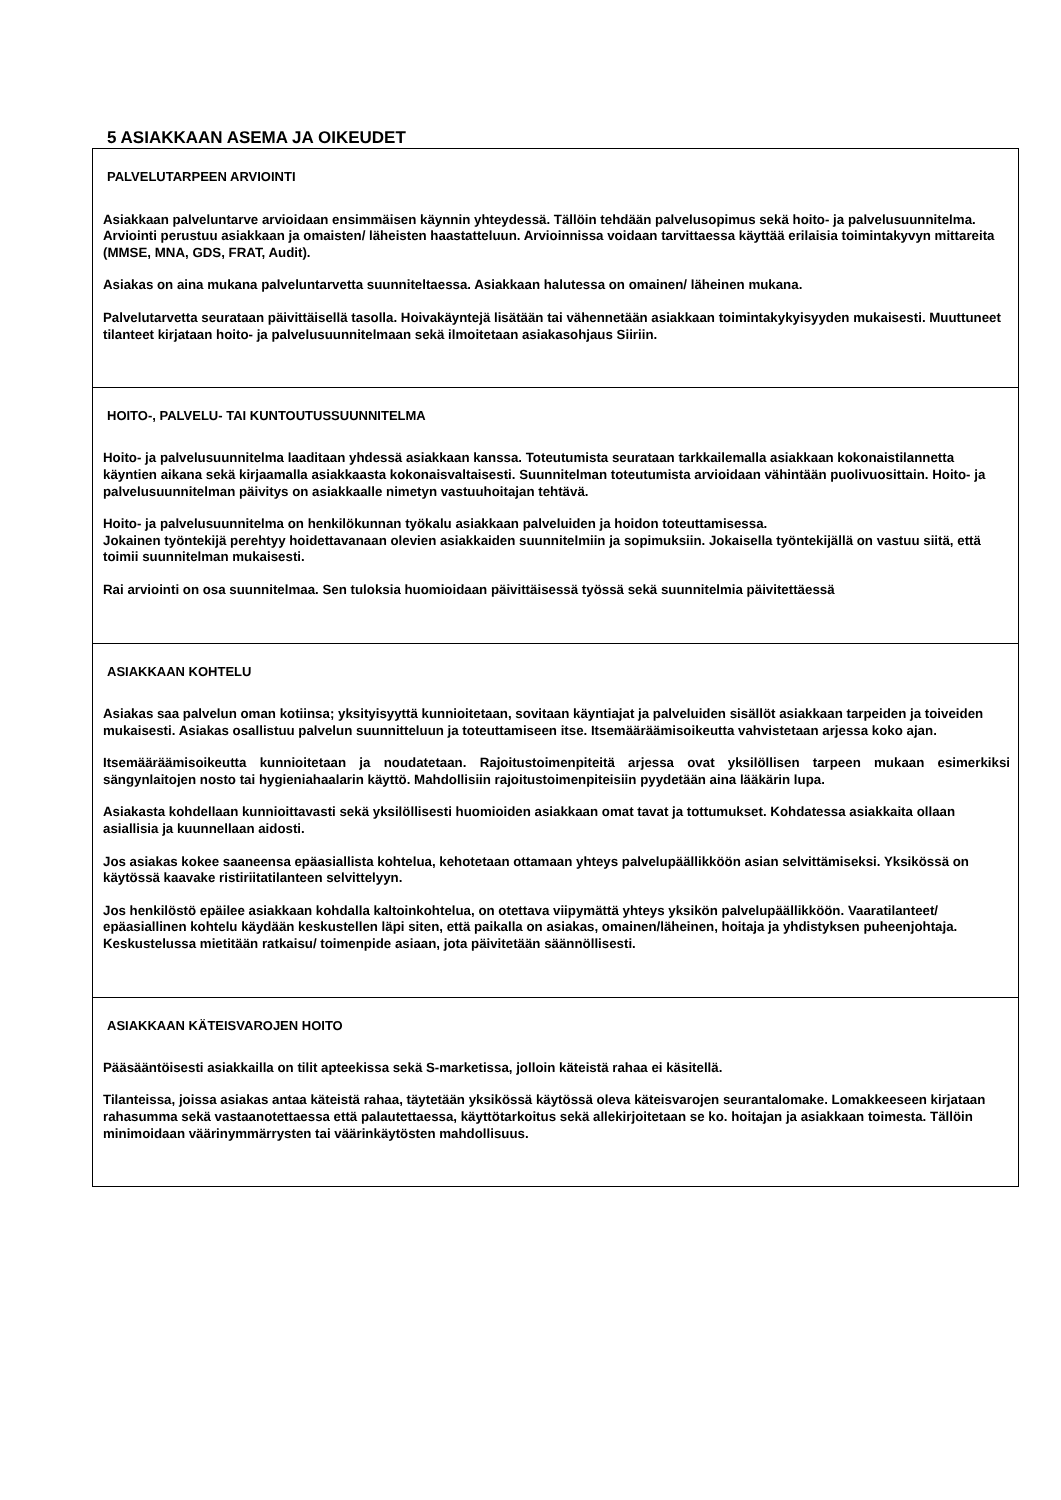5 ASIAKKAAN ASEMA JA OIKEUDET
PALVELUTARPEEN ARVIOINTI
Asiakkaan palveluntarve arvioidaan ensimmäisen käynnin yhteydessä. Tällöin tehdään palvelusopimus sekä hoito- ja palvelusuunnitelma. Arviointi perustuu asiakkaan ja omaisten/ läheisten haastatteluun. Arvioinnissa voidaan tarvittaessa käyttää erilaisia toimintakyvyn mittareita (MMSE, MNA, GDS, FRAT, Audit).
Asiakas on aina mukana palveluntarvetta suunniteltaessa. Asiakkaan halutessa on omainen/ läheinen mukana.
Palvelutarvetta seurataan päivittäisellä tasolla. Hoivakäyntejä lisätään tai vähennetään asiakkaan toimintakykyisyyden mukaisesti. Muuttuneet tilanteet kirjataan hoito- ja palvelusuunnitelmaan sekä ilmoitetaan asiakasohjaus Siiriin.
HOITO-, PALVELU- TAI KUNTOUTUSSUUNNITELMA
Hoito- ja palvelusuunnitelma laaditaan yhdessä asiakkaan kanssa. Toteutumista seurataan tarkkailemalla asiakkaan kokonaistilannetta käyntien aikana sekä kirjaamalla asiakkaasta kokonaisvaltaisesti. Suunnitelman toteutumista arvioidaan vähintään puolivuosittain. Hoito- ja palvelusuunnitelman päivitys on asiakkaalle nimetyn vastuuhoitajan tehtävä.
Hoito- ja palvelusuunnitelma on henkilökunnan työkalu asiakkaan palveluiden ja hoidon toteuttamisessa.
Jokainen työntekijä perehtyy hoidettavanaan olevien asiakkaiden suunnitelmiin ja sopimuksiin. Jokaisella työntekijällä on vastuu siitä, että toimii suunnitelman mukaisesti.
Rai arviointi on osa suunnitelmaa. Sen tuloksia huomioidaan päivittäisessä työssä sekä suunnitelmia päivitettäessä
ASIAKKAAN KOHTELU
Asiakas saa palvelun oman kotiinsa; yksityisyyttä kunnioitetaan, sovitaan käyntiajat ja palveluiden sisällöt asiakkaan tarpeiden ja toiveiden mukaisesti. Asiakas osallistuu palvelun suunnitteluun ja toteuttamiseen itse. Itsemääräämisoikeutta vahvistetaan arjessa koko ajan.
Itsemääräämisoikeutta kunnioitetaan ja noudatetaan. Rajoitustoimenpiteitä arjessa ovat yksilöllisen tarpeen mukaan esimerkiksi sängynlaitojen nosto tai hygieniahaalarin käyttö. Mahdollisiin rajoitustoimenpiteisiin pyydetään aina lääkärin lupa.
Asiakasta kohdellaan kunnioittavasti sekä yksilöllisesti huomioiden asiakkaan omat tavat ja tottumukset. Kohdatessa asiakkaita ollaan asiallisia ja kuunnellaan aidosti.
Jos asiakas kokee saaneensa epäasiallista kohtelua, kehotetaan ottamaan yhteys palvelupäällikköön asian selvittämiseksi. Yksikössä on käytössä kaavake ristiriitatilanteen selvittelyyn.
Jos henkilöstö epäilee asiakkaan kohdalla kaltoinkohtelua, on otettava viipymättä yhteys yksikön palvelupäällikköön. Vaaratilanteet/ epäasiallinen kohtelu käydään keskustellen läpi siten, että paikalla on asiakas, omainen/läheinen, hoitaja ja yhdistyksen puheenjohtaja. Keskustelussa mietitään ratkaisu/ toimenpide asiaan, jota päivitetään säännöllisesti.
ASIAKKAAN KÄTEISVAROJEN HOITO
Pääsääntöisesti asiakkailla on tilit apteekissa sekä S-marketissa, jolloin käteistä rahaa ei käsitellä.
Tilanteissa, joissa asiakas antaa käteistä rahaa, täytetään yksikössä käytössä oleva käteisvarojen seurantalomake. Lomakkeeseen kirjataan rahasumma sekä vastaanotettaessa että palautettaessa, käyttötarkoitus sekä allekirjoitetaan se ko. hoitajan ja asiakkaan toimesta. Tällöin minimoidaan väärinymmärrysten tai väärinkäytösten mahdollisuus.